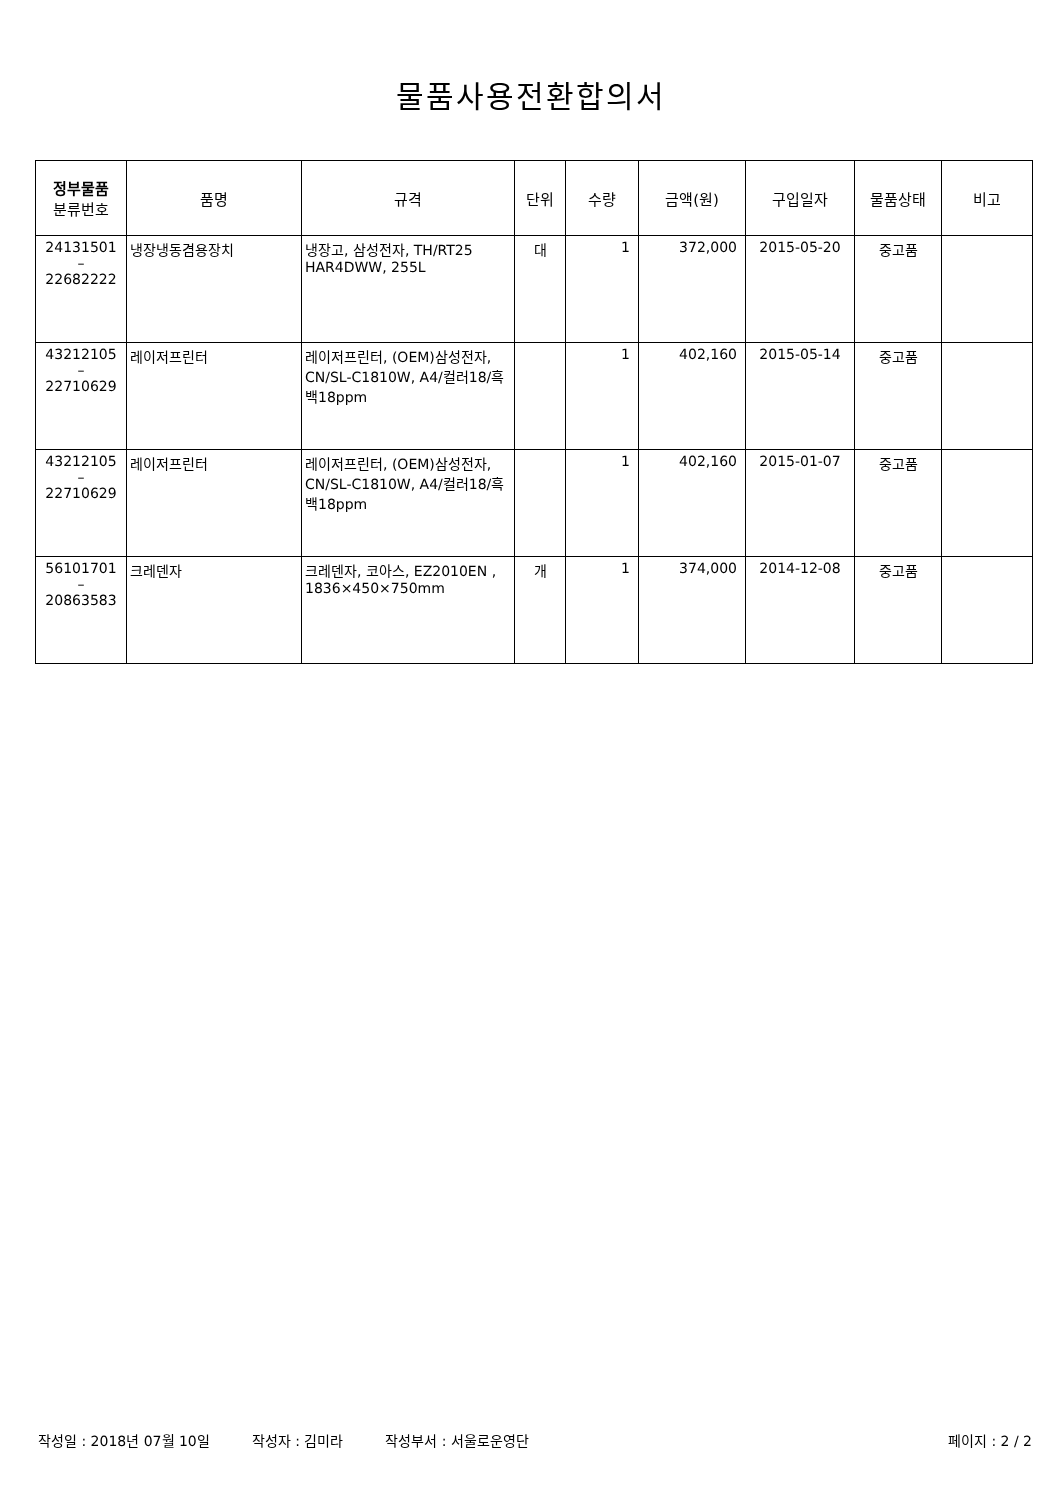물품사용전환합의서
| 정부물품 분류번호 | 품명 | 규격 | 단위 | 수량 | 금액(원) | 구입일자 | 물품상태 | 비고 |
| --- | --- | --- | --- | --- | --- | --- | --- | --- |
| 24131501 – 22682222 | 냉장냉동겸용장치 | 냉장고, 삼성전자, TH/RT25 HAR4DWW, 255L | 대 | 1 | 372,000 | 2015-05-20 | 중고품 | |
| 43212105 – 22710629 | 레이저프린터 | 레이저프린터, (OEM)삼성전자, CN/SL-C1810W, A4/컬러18/흑백18ppm | | 1 | 402,160 | 2015-05-14 | 중고품 | |
| 43212105 – 22710629 | 레이저프린터 | 레이저프린터, (OEM)삼성전자, CN/SL-C1810W, A4/컬러18/흑백18ppm | | 1 | 402,160 | 2015-01-07 | 중고품 | |
| 56101701 – 20863583 | 크레덴자 | 크레덴자, 코아스, EZ2010EN , 1836×450×750mm | 개 | 1 | 374,000 | 2014-12-08 | 중고품 | |
작성일 : 2018년 07월 10일 작성자 : 김미라 작성부서 : 서울로운영단 페이지 : 2 / 2